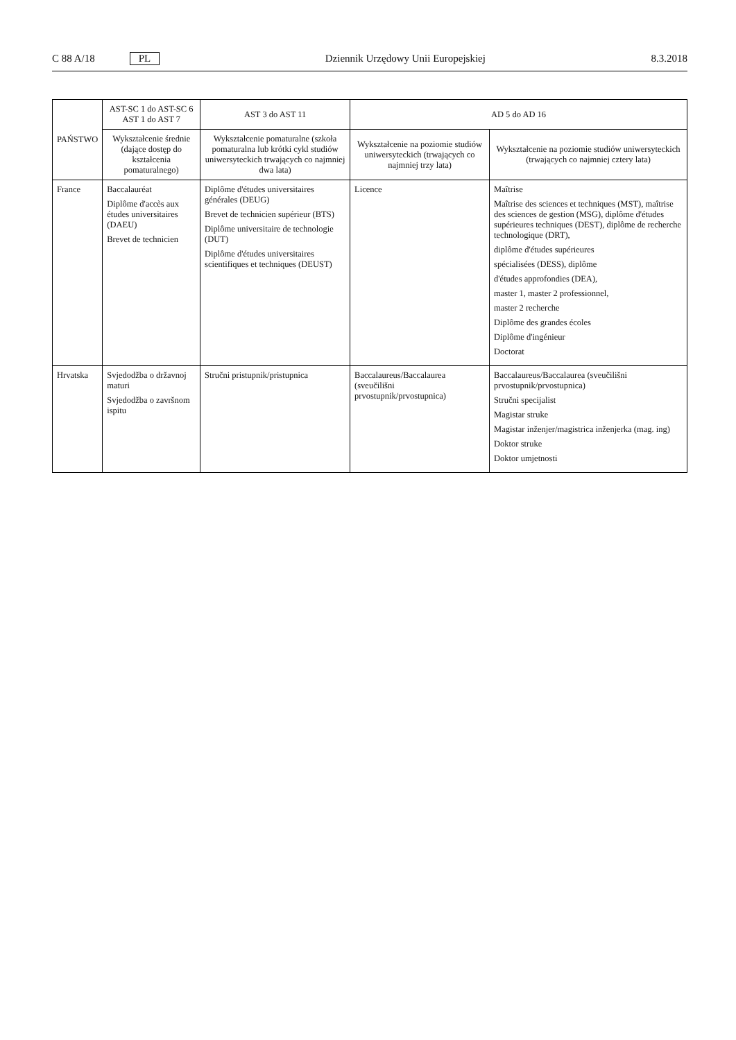C 88 A/18 PL Dziennik Urzędowy Unii Europejskiej 8.3.2018
| PAŃSTWO | AST-SC 1 do AST-SC 6 AST 1 do AST 7 | AST 3 do AST 11 | AD 5 do AD 16 | |
| --- | --- | --- | --- | --- |
| | Wykształcenie średnie (dające dostęp do kształcenia pomaturalnego) | Wykształcenie pomaturalne (szkoła pomaturalna lub krótki cykl studiów uniwersyteckich trwających co najmniej dwa lata) | Wykształcenie na poziomie studiów uniwersyteckich (trwających co najmniej trzy lata) | Wykształcenie na poziomie studiów uniwersyteckich (trwających co najmniej cztery lata) |
| France | Baccalauréat Diplôme d'accès aux études universitaires (DAEU) Brevet de technicien | Diplôme d'études universitaires générales (DEUG) Brevet de technicien supérieur (BTS) Diplôme universitaire de technologie (DUT) Diplôme d'études universitaires scientifiques et techniques (DEUST) | Licence | Maîtrise Maîtrise des sciences et techniques (MST), maîtrise des sciences de gestion (MSG), diplôme d'études supérieures techniques (DEST), diplôme de recherche technologique (DRT), diplôme d'études supérieures spécialisées (DESS), diplôme d'études approfondies (DEA), master 1, master 2 professionnel, master 2 recherche Diplôme des grandes écoles Diplôme d'ingénieur Doctorat |
| Hrvatska | Svjedodžba o državnoj maturi Svjedodžba o završnom ispitu | Stručni pristupnik/pristupnica | Baccalaureus/Baccalaurea (sveučilišni prvostupnik/prvostupnica) | Baccalaureus/Baccalaurea (sveučilišni prvostupnik/prvostupnica) Stručni specijalist Magistar struke Magistar inženjer/magistrica inženjerka (mag. ing) Doktor struke Doktor umjetnosti |